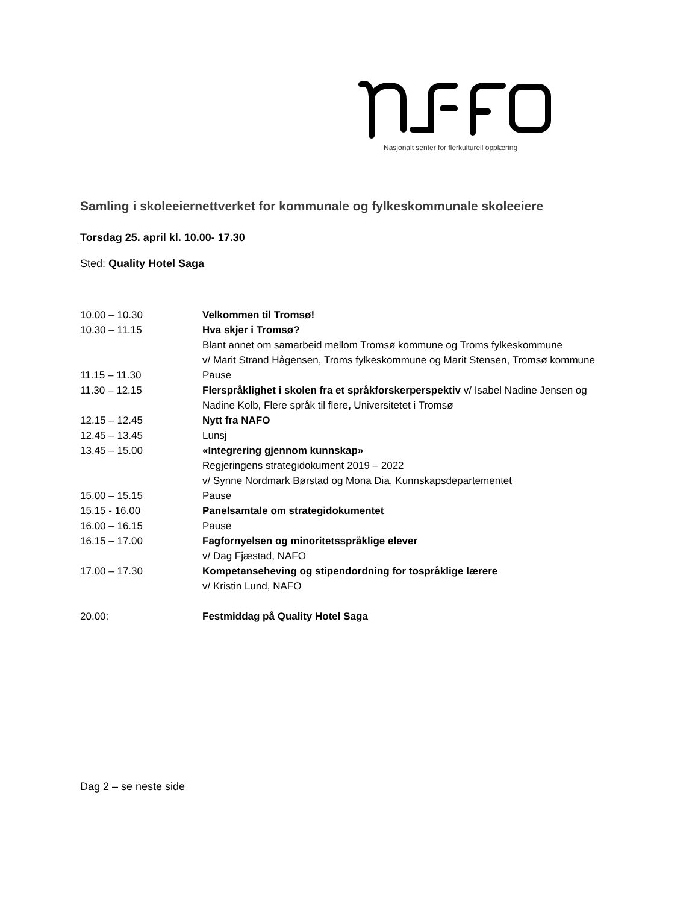Nasjonalt senter for flerkulturell opplæring
Samling i skoleeiernettverket for kommunale og fylkeskommunale skoleeiere
Torsdag 25. april kl. 10.00- 17.30
Sted: Quality Hotel Saga
| 10.00 – 10.30 | Velkommen til Tromsø! |
| 10.30 – 11.15 | Hva skjer i Tromsø? Blant annet om samarbeid mellom Tromsø kommune og Troms fylkeskommune v/ Marit Strand Hågensen, Troms fylkeskommune og Marit Stensen, Tromsø kommune |
| 11.15 – 11.30 | Pause |
| 11.30 – 12.15 | Flerspråklighet i skolen fra et språkforskerperspektiv v/ Isabel Nadine Jensen og Nadine Kolb, Flere språk til flere , Universitetet i Tromsø |
| 12.15 – 12.45 | Nytt fra NAFO |
| 12.45 – 13.45 | Lunsj |
| 13.45 – 15.00 | «Integrering gjennom kunnskap» Regjeringens strategidokument 2019 – 2022 v/ Synne Nordmark Børstad og Mona Dia, Kunnskapsdepartementet |
| 15.00 – 15.15 | Pause |
| 15.15 - 16.00 | Panelsamtale om strategidokumentet |
| 16.00 – 16.15 | Pause |
| 16.15 – 17.00 | Fagfornyelsen og minoritetsspråklige elever v/ Dag Fjæstad, NAFO |
| 17.00 – 17.30 | Kompetanseheving og stipendordning for tospråklige lærere v/ Kristin Lund, NAFO |
| 20.00: | Festmiddag på Quality Hotel Saga |
Dag 2 – se neste side